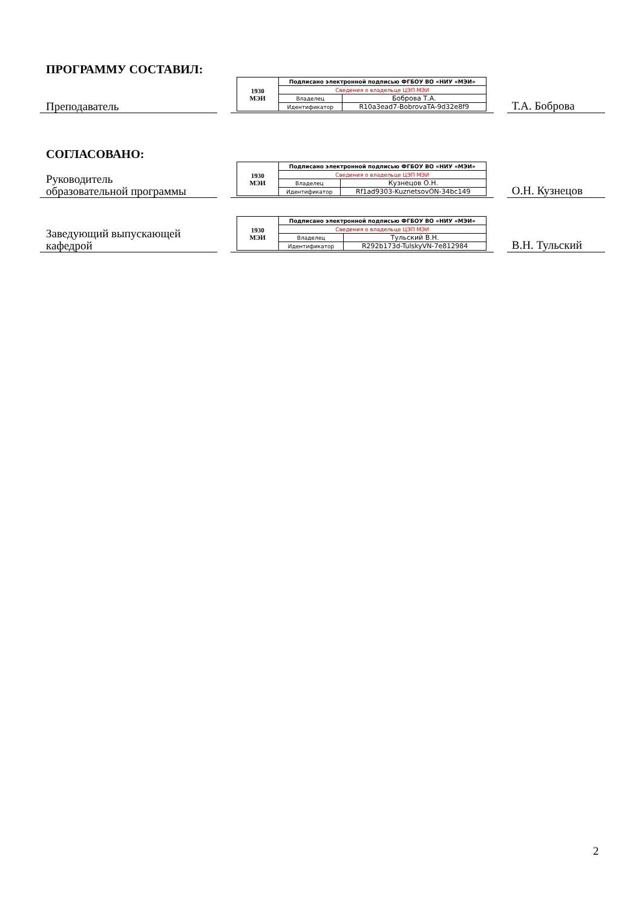ПРОГРАММУ СОСТАВИЛ:
Преподаватель
| 1930 МЭИ | Подписано электронной подписью ФГБОУ ВО «НИУ «МЭИ» | |
| | Сведения о владельце ЦЭП МЭИ | |
| | Владелец | Боброва Т.А. |
| | Идентификатор | R10a3ead7-BobrovaTA-9d32e8f9 |
Т.А. Боброва
СОГЛАСОВАНО:
Руководитель
образовательной программы
| 1930 МЭИ | Подписано электронной подписью ФГБОУ ВО «НИУ «МЭИ» | |
| | Сведения о владельце ЦЭП МЭИ | |
| | Владелец | Кузнецов О.Н. |
| | Идентификатор | Rf1ad9303-KuznetsovON-34bc149 |
О.Н. Кузнецов
Заведующий выпускающей
кафедрой
| 1930 МЭИ | Подписано электронной подписью ФГБОУ ВО «НИУ «МЭИ» | |
| | Сведения о владельце ЦЭП МЭИ | |
| | Владелец | Тульский В.Н. |
| | Идентификатор | R292b173d-TulskyVN-7e812984 |
В.Н. Тульский
2